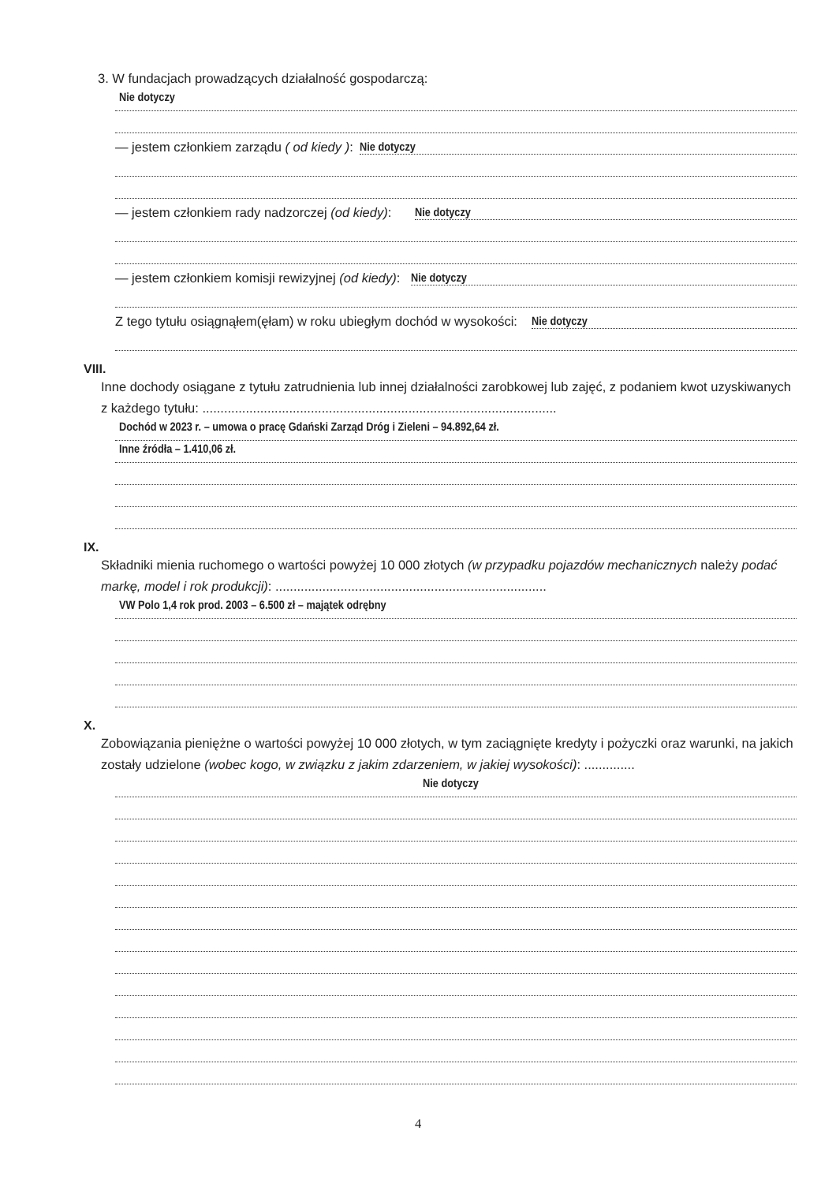3. W fundacjach prowadzących działalność gospodarczą:
Nie dotyczy
— jestem członkiem zarządu ( od kiedy ): Nie dotyczy
— jestem członkiem rady nadzorczej (od kiedy): Nie dotyczy
— jestem członkiem komisji rewizyjnej (od kiedy): Nie dotyczy
Z tego tytułu osiągnąłem(ęłam) w roku ubiegłym dochód w wysokości: Nie dotyczy
VIII.
Inne dochody osiągane z tytułu zatrudnienia lub innej działalności zarobkowej lub zajęć, z podaniem kwot uzyskiwanych z każdego tytułu: ..................................................................................................
Dochód w 2023 r. – umowa o pracę Gdański Zarząd Dróg i Zieleni – 94.892,64 zł.
Inne źródła – 1.410,06 zł.
IX.
Składniki mienia ruchomego o wartości powyżej 10 000 złotych (w przypadku pojazdów mechanicznych należy podać markę, model i rok produkcji): ...........................................................................
VW Polo 1,4 rok prod. 2003 – 6.500 zł – majątek odrębny
X.
Zobowiązania pieniężne o wartości powyżej 10 000 złotych, w tym zaciągnięte kredyty i pożyczki oraz warunki, na jakich zostały udzielone (wobec kogo, w związku z jakim zdarzeniem, w jakiej wysokości): ..............
Nie dotyczy
4